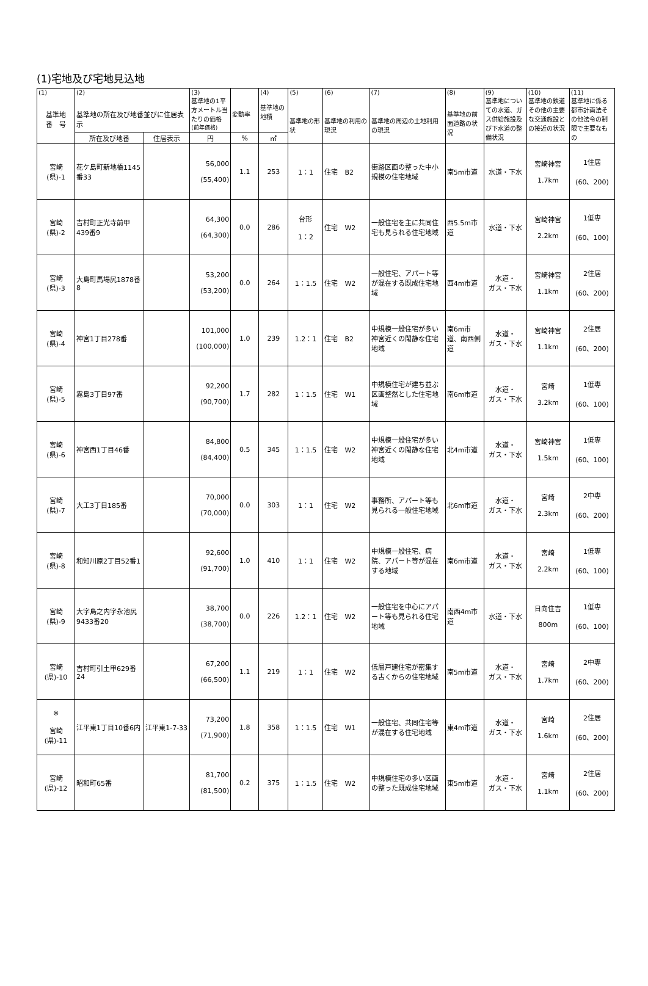(1)宅地及び宅地見込地
| (1) 基準地 番 号 | (2) 基準地の所在及び地番並びに住居表示 | | (3) 基準地の1平方メートル当たりの価格 (前年価格) | 変動率 | (4) 基準地の地積 | (5) 基準地の形状 | (6) 基準地の利用の現況 | (7) 基準地の周辺の土地利用の現況 | (8) 基準地の前面道路の状況 | (9) 基準地についての水道、ガス供給施設及び下水道の整備状況 | (10) 基準地の鉄道その他の主要な交通施設との接近の状況 | (11) 基準地に係る都市計画法その他法令の制限で主要なもの |
| --- | --- | --- | --- | --- | --- | --- | --- | --- | --- | --- | --- | --- |
| | 所在及び地番 | 住居表示 | 円 | % | ㎡ | | | | | | | |
| 宮崎 (県)-1 | 花ケ島町新地橋1145番33 | | 56,000 (55,400) | 1.1 | 253 | 1：1 | 住宅 B2 | 街路区画の整った中小規模の住宅地域 | 南5m市道 | 水道・下水 | 宮崎神宮 1.7km | 1住居 (60、200) |
| 宮崎 (県)-2 | 吉村町正光寺前甲439番9 | | 64,300 (64,300) | 0.0 | 286 | 台形 1：2 | 住宅 W2 | 一般住宅を主に共同住宅も見られる住宅地域 | 西5.5m市道 | 水道・下水 | 宮崎神宮 2.2km | 1低専 (60、100) |
| 宮崎 (県)-3 | 大島町馬場尻1878番8 | | 53,200 (53,200) | 0.0 | 264 | 1：1.5 | 住宅 W2 | 一般住宅、アパート等が混在する既成住宅地域 | 西4m市道 | 水道・ ガス・下水 | 宮崎神宮 1.1km | 2住居 (60、200) |
| 宮崎 (県)-4 | 神宮1丁目278番 | | 101,000 (100,000) | 1.0 | 239 | 1.2：1 | 住宅 B2 | 中規模一般住宅が多い神宮近くの閑静な住宅地域 | 南6m市道、南西側道 | 水道・ ガス・下水 | 宮崎神宮 1.1km | 2住居 (60、200) |
| 宮崎 (県)-5 | 霧島3丁目97番 | | 92,200 (90,700) | 1.7 | 282 | 1：1.5 | 住宅 W1 | 中規模住宅が建ち並ぶ区画整然とした住宅地域 | 南6m市道 | 水道・ ガス・下水 | 宮崎 3.2km | 1低専 (60、100) |
| 宮崎 (県)-6 | 神宮西1丁目46番 | | 84,800 (84,400) | 0.5 | 345 | 1：1.5 | 住宅 W2 | 中規模一般住宅が多い神宮近くの閑静な住宅地域 | 北4m市道 | 水道・ ガス・下水 | 宮崎神宮 1.5km | 1低専 (60、100) |
| 宮崎 (県)-7 | 大工3丁目185番 | | 70,000 (70,000) | 0.0 | 303 | 1：1 | 住宅 W2 | 事務所、アパート等も見られる一般住宅地域 | 北6m市道 | 水道・ ガス・下水 | 宮崎 2.3km | 2中専 (60、200) |
| 宮崎 (県)-8 | 和知川原2丁目52番1 | | 92,600 (91,700) | 1.0 | 410 | 1：1 | 住宅 W2 | 中規模一般住宅、病院、アパート等が混在する地域 | 南6m市道 | 水道・ ガス・下水 | 宮崎 2.2km | 1低専 (60、100) |
| 宮崎 (県)-9 | 大字島之内字永池尻9433番20 | | 38,700 (38,700) | 0.0 | 226 | 1.2：1 | 住宅 W2 | 一般住宅を中心にアパート等も見られる住宅地域 | 南西4m市道 | 水道・下水 | 日向住吉 800m | 1低専 (60、100) |
| 宮崎 (県)-10 | 吉村町引土甲629番24 | | 67,200 (66,500) | 1.1 | 219 | 1：1 | 住宅 W2 | 低層戸建住宅が密集する古くからの住宅地域 | 南5m市道 | 水道・ ガス・下水 | 宮崎 1.7km | 2中専 (60、200) |
| ※ 宮崎 (県)-11 | 江平東1丁目10番6内 | 江平東1-7-33 | 73,200 (71,900) | 1.8 | 358 | 1：1.5 | 住宅 W1 | 一般住宅、共同住宅等が混在する住宅地域 | 東4m市道 | 水道・ ガス・下水 | 宮崎 1.6km | 2住居 (60、200) |
| 宮崎 (県)-12 | 昭和町65番 | | 81,700 (81,500) | 0.2 | 375 | 1：1.5 | 住宅 W2 | 中規模住宅の多い区画の整った既成住宅地域 | 東5m市道 | 水道・ ガス・下水 | 宮崎 1.1km | 2住居 (60、200) |